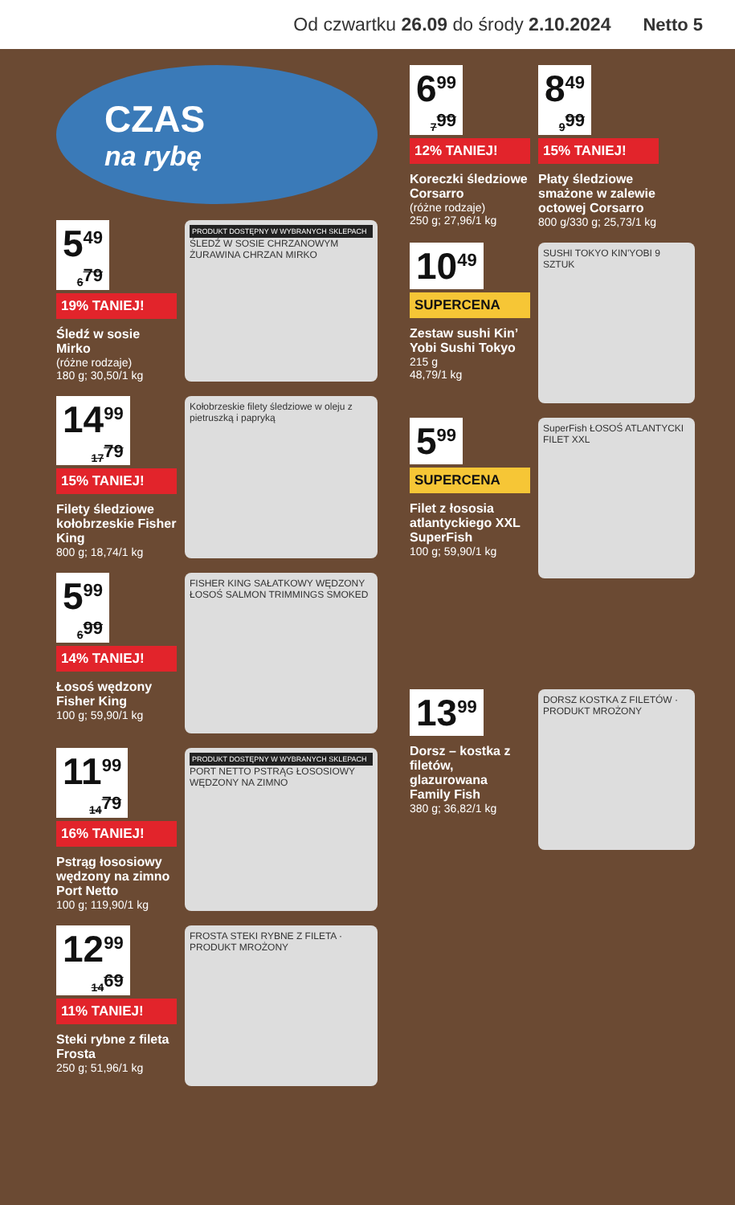Od czwartku 26.09 do środy 2.10.2024 Netto 5
CZAS
na rybę
5<sup>49</sup> 6<sup>79</sup>
19% TANIEJ!
Śledź w sosie Mirko
(różne rodzaje)
180 g; 30,50/1 kg
PRODUKT DOSTĘPNY W WYBRANYCH SKLEPACH
ŚLEDŹ W SOSIE CHRZANOWYM ŻURAWINA CHRZAN MIRKO
14<sup>99</sup> 17<sup>79</sup>
15% TANIEJ!
Filety śledziowe kołobrzeskie Fisher King
800 g; 18,74/1 kg
Kołobrzeskie filety śledziowe w oleju z pietruszką i papryką
5<sup>99</sup> 6<sup>99</sup>
14% TANIEJ!
Łosoś wędzony Fisher King
100 g; 59,90/1 kg
FISHER KING SAŁATKOWY WĘDZONY ŁOSOŚ SALMON TRIMMINGS SMOKED
11<sup>99</sup> 14<sup>79</sup>
16% TANIEJ!
Pstrąg łososiowy wędzony na zimno Port Netto
100 g; 119,90/1 kg
PRODUKT DOSTĘPNY W WYBRANYCH SKLEPACH
PORT NETTO PSTRĄG ŁOSOSIOWY WĘDZONY NA ZIMNO
12<sup>99</sup> 14<sup>69</sup>
11% TANIEJ!
Steki rybne z fileta Frosta
250 g; 51,96/1 kg
FROSTA STEKI RYBNE Z FILETA · PRODUKT MROŻONY
6<sup>99</sup> 7<sup>99</sup>
12% TANIEJ!
Koreczki śledziowe Corsarro
(różne rodzaje)
250 g; 27,96/1 kg
8<sup>49</sup> 9<sup>99</sup>
15% TANIEJ!
Płaty śledziowe smażone w zalewie octowej Corsarro
800 g/330 g; 25,73/1 kg
10<sup>49</sup>
SUPERCENA
Zestaw sushi Kin’ Yobi Sushi Tokyo
215 g
48,79/1 kg
SUSHI TOKYO KIN'YOBI 9 SZTUK
5<sup>99</sup>
SUPERCENA
Filet z łososia atlantyckiego XXL SuperFish
100 g; 59,90/1 kg
SuperFish ŁOSOŚ ATLANTYCKI FILET XXL
13<sup>99</sup>
Dorsz – kostka z filetów, glazurowana Family Fish
380 g; 36,82/1 kg
DORSZ KOSTKA Z FILETÓW · PRODUKT MROŻONY